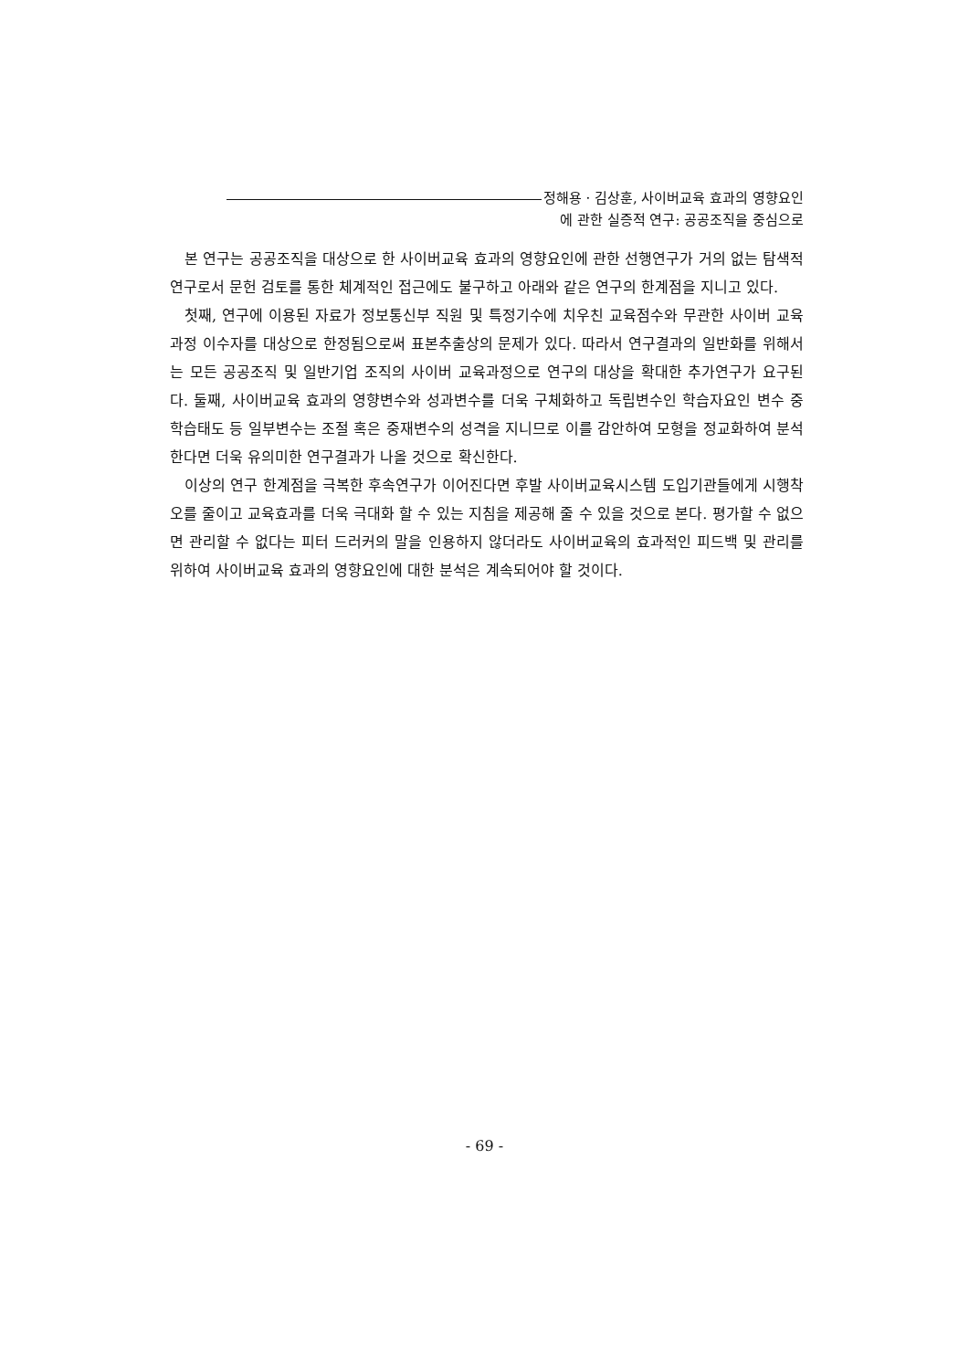정해용 · 김상훈, 사이버교육 효과의 영향요인
에 관한 실증적 연구: 공공조직을 중심으로
본 연구는 공공조직을 대상으로 한 사이버교육 효과의 영향요인에 관한 선행연구가 거의 없는 탐색적 연구로서 문헌 검토를 통한 체계적인 접근에도 불구하고 아래와 같은 연구의 한계점을 지니고 있다.
첫째, 연구에 이용된 자료가 정보통신부 직원 및 특정기수에 치우친 교육점수와 무관한 사이버 교육과정 이수자를 대상으로 한정됨으로써 표본추출상의 문제가 있다. 따라서 연구결과의 일반화를 위해서는 모든 공공조직 및 일반기업 조직의 사이버 교육과정으로 연구의 대상을 확대한 추가연구가 요구된다. 둘째, 사이버교육 효과의 영향변수와 성과변수를 더욱 구체화하고 독립변수인 학습자요인 변수 중 학습태도 등 일부변수는 조절 혹은 중재변수의 성격을 지니므로 이를 감안하여 모형을 정교화하여 분석한다면 더욱 유의미한 연구결과가 나올 것으로 확신한다.
이상의 연구 한계점을 극복한 후속연구가 이어진다면 후발 사이버교육시스템 도입기관들에게 시행착오를 줄이고 교육효과를 더욱 극대화 할 수 있는 지침을 제공해 줄 수 있을 것으로 본다. 평가할 수 없으면 관리할 수 없다는 피터 드러커의 말을 인용하지 않더라도 사이버교육의 효과적인 피드백 및 관리를 위하여 사이버교육 효과의 영향요인에 대한 분석은 계속되어야 할 것이다.
- 69 -